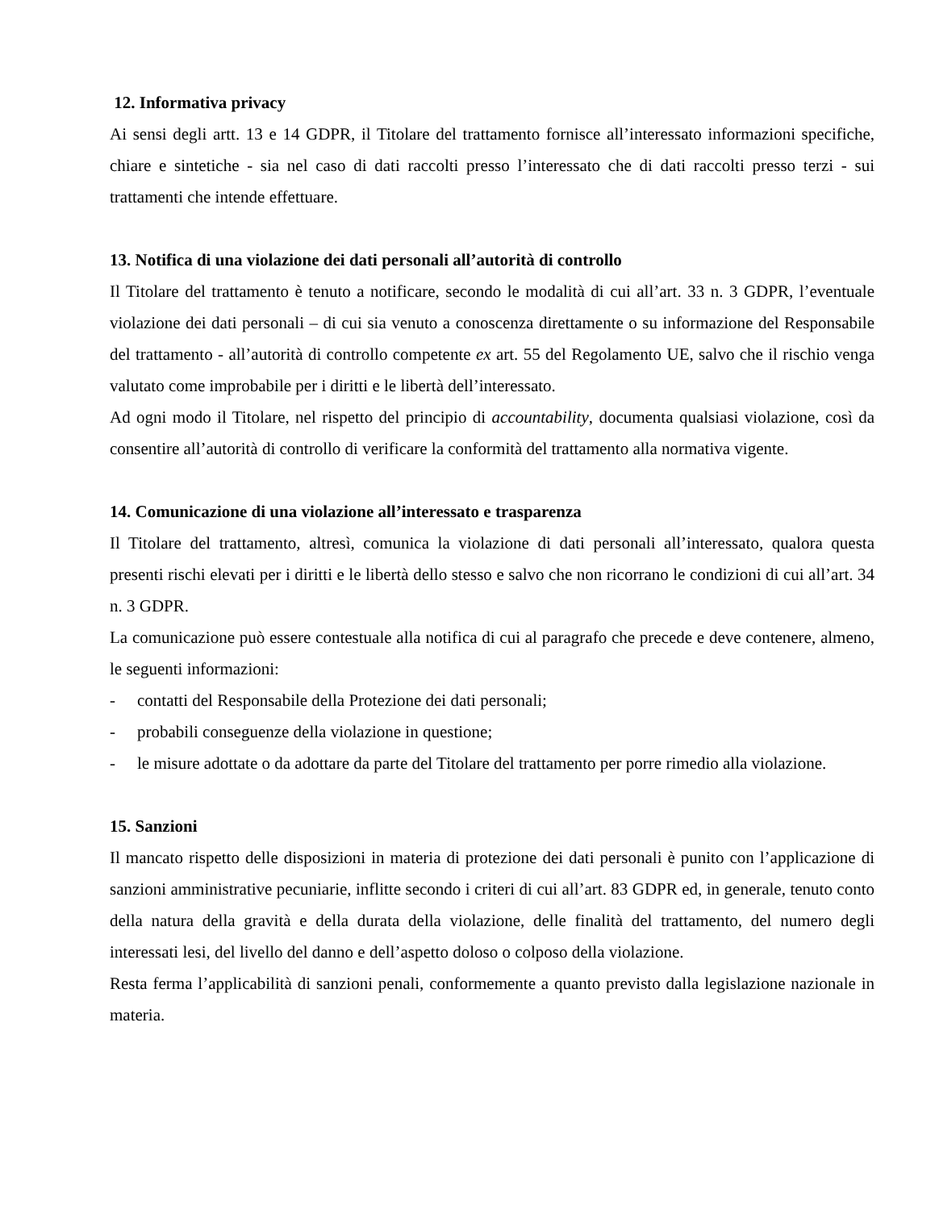12. Informativa privacy
Ai sensi degli artt. 13 e 14 GDPR, il Titolare del trattamento fornisce all’interessato informazioni specifiche, chiare e sintetiche - sia nel caso di dati raccolti presso l’interessato che di dati raccolti presso terzi - sui trattamenti che intende effettuare.
13. Notifica di una violazione dei dati personali all’autorità di controllo
Il Titolare del trattamento è tenuto a notificare, secondo le modalità di cui all’art. 33 n. 3 GDPR, l’eventuale violazione dei dati personali – di cui sia venuto a conoscenza direttamente o su informazione del Responsabile del trattamento - all’autorità di controllo competente ex art. 55 del Regolamento UE, salvo che il rischio venga valutato come improbabile per i diritti e le libertà dell’interessato.
Ad ogni modo il Titolare, nel rispetto del principio di accountability, documenta qualsiasi violazione, così da consentire all’autorità di controllo di verificare la conformità del trattamento alla normativa vigente.
14. Comunicazione di una violazione all’interessato e trasparenza
Il Titolare del trattamento, altresì, comunica la violazione di dati personali all’interessato, qualora questa presenti rischi elevati per i diritti e le libertà dello stesso e salvo che non ricorrano le condizioni di cui all’art. 34 n. 3 GDPR.
La comunicazione può essere contestuale alla notifica di cui al paragrafo che precede e deve contenere, almeno, le seguenti informazioni:
- contatti del Responsabile della Protezione dei dati personali;
- probabili conseguenze della violazione in questione;
- le misure adottate o da adottare da parte del Titolare del trattamento per porre rimedio alla violazione.
15. Sanzioni
Il mancato rispetto delle disposizioni in materia di protezione dei dati personali è punito con l’applicazione di sanzioni amministrative pecuniarie, inflitte secondo i criteri di cui all’art. 83 GDPR ed, in generale, tenuto conto della natura della gravità e della durata della violazione, delle finalità del trattamento, del numero degli interessati lesi, del livello del danno e dell’aspetto doloso o colposo della violazione.
Resta ferma l’applicabilità di sanzioni penali, conformemente a quanto previsto dalla legislazione nazionale in materia.